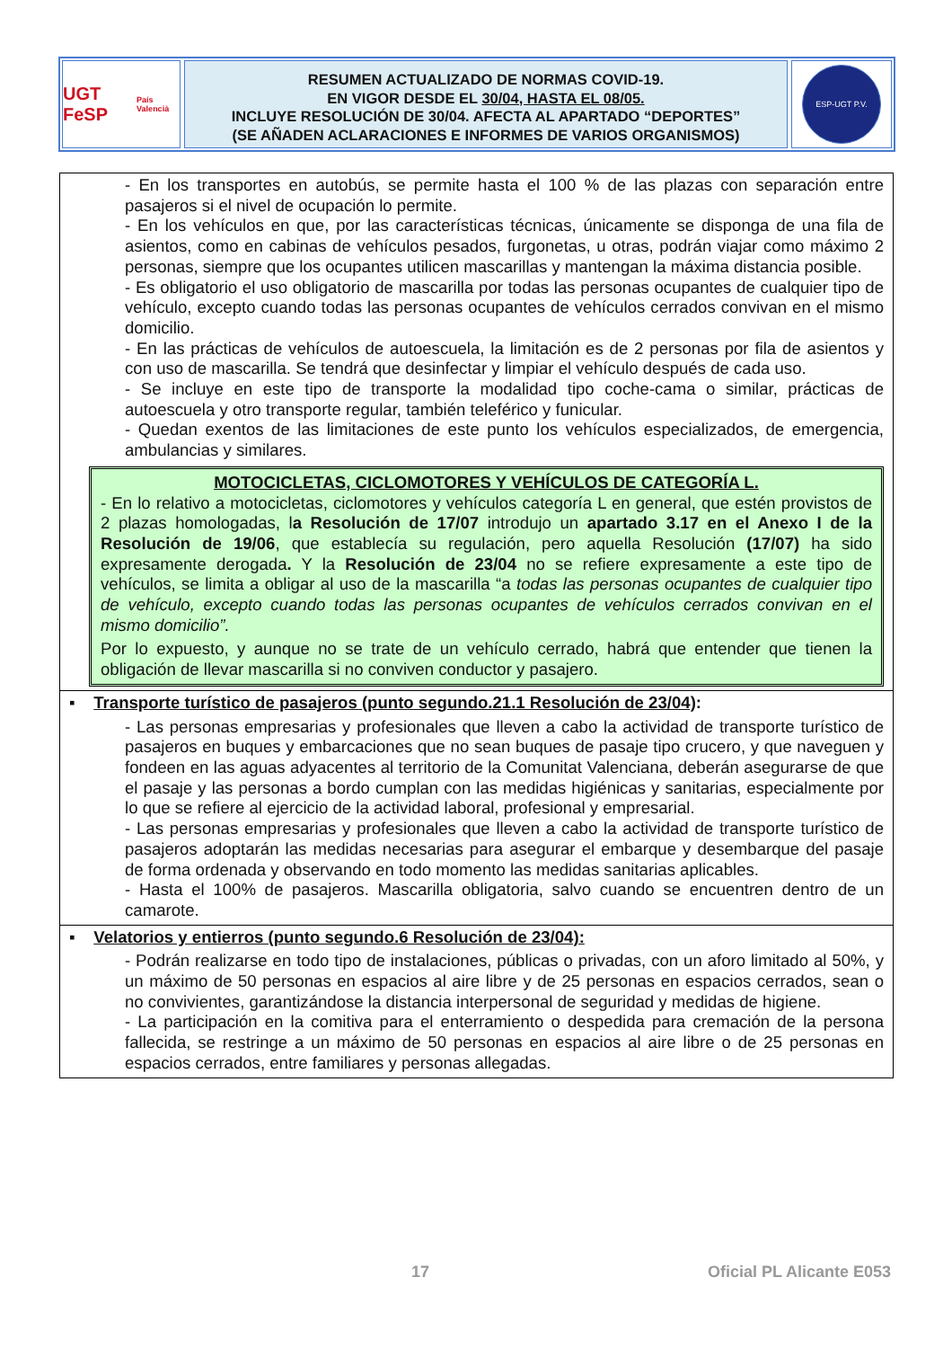UGT FeSP
País Valencià
RESUMEN ACTUALIZADO DE NORMAS COVID-19.
EN VIGOR DESDE EL 30/04, HASTA EL 08/05.
INCLUYE RESOLUCIÓN DE 30/04. AFECTA AL APARTADO “DEPORTES”
(SE AÑADEN ACLARACIONES E INFORMES DE VARIOS ORGANISMOS)
ESP-UGT P.V.
| - En los transportes en autobús, se permite hasta el 100 % de las plazas con separación entre pasajeros si el nivel de ocupación lo permite. - En los vehículos en que, por las características técnicas, únicamente se disponga de una fila de asientos, como en cabinas de vehículos pesados, furgonetas, u otras, podrán viajar como máximo 2 personas, siempre que los ocupantes utilicen mascarillas y mantengan la máxima distancia posible. - Es obligatorio el uso obligatorio de mascarilla por todas las personas ocupantes de cualquier tipo de vehículo, excepto cuando todas las personas ocupantes de vehículos cerrados convivan en el mismo domicilio. - En las prácticas de vehículos de autoescuela, la limitación es de 2 personas por fila de asientos y con uso de mascarilla. Se tendrá que desinfectar y limpiar el vehículo después de cada uso. - Se incluye en este tipo de transporte la modalidad tipo coche-cama o similar, prácticas de autoescuela y otro transporte regular, también teleférico y funicular. - Quedan exentos de las limitaciones de este punto los vehículos especializados, de emergencia, ambulancias y similares. MOTOCICLETAS, CICLOMOTORES Y VEHÍCULOS DE CATEGORÍA L. - En lo relativo a motocicletas, ciclomotores y vehículos categoría L en general, que estén provistos de 2 plazas homologadas, l a Resolución de 17/07 introdujo un apartado 3.17 en el Anexo I de la Resolución de 19/06 , que establecía su regulación, pero aquella Resolución (17/07) ha sido expresamente derogada . Y la Resolución de 23/04 no se refiere expresamente a este tipo de vehículos, se limita a obligar al uso de la mascarilla “a todas las personas ocupantes de cualquier tipo de vehículo, excepto cuando todas las personas ocupantes de vehículos cerrados convivan en el mismo domicilio”. Por lo expuesto, y aunque no se trate de un vehículo cerrado, habrá que entender que tienen la obligación de llevar mascarilla si no conviven conductor y pasajero. |
| ▪ Transporte turístico de pasajeros (punto segundo.21.1 Resolución de 23/04) : - Las personas empresarias y profesionales que lleven a cabo la actividad de transporte turístico de pasajeros en buques y embarcaciones que no sean buques de pasaje tipo crucero, y que naveguen y fondeen en las aguas adyacentes al territorio de la Comunitat Valenciana, deberán asegurarse de que el pasaje y las personas a bordo cumplan con las medidas higiénicas y sanitarias, especialmente por lo que se refiere al ejercicio de la actividad laboral, profesional y empresarial. - Las personas empresarias y profesionales que lleven a cabo la actividad de transporte turístico de pasajeros adoptarán las medidas necesarias para asegurar el embarque y desembarque del pasaje de forma ordenada y observando en todo momento las medidas sanitarias aplicables. - Hasta el 100% de pasajeros. Mascarilla obligatoria, salvo cuando se encuentren dentro de un camarote. |
| ▪ Velatorios y entierros (punto segundo.6 Resolución de 23/04): - Podrán realizarse en todo tipo de instalaciones, públicas o privadas, con un aforo limitado al 50%, y un máximo de 50 personas en espacios al aire libre y de 25 personas en espacios cerrados, sean o no convivientes, garantizándose la distancia interpersonal de seguridad y medidas de higiene. - La participación en la comitiva para el enterramiento o despedida para cremación de la persona fallecida, se restringe a un máximo de 50 personas en espacios al aire libre o de 25 personas en espacios cerrados, entre familiares y personas allegadas. |
17 Oficial PL Alicante E053